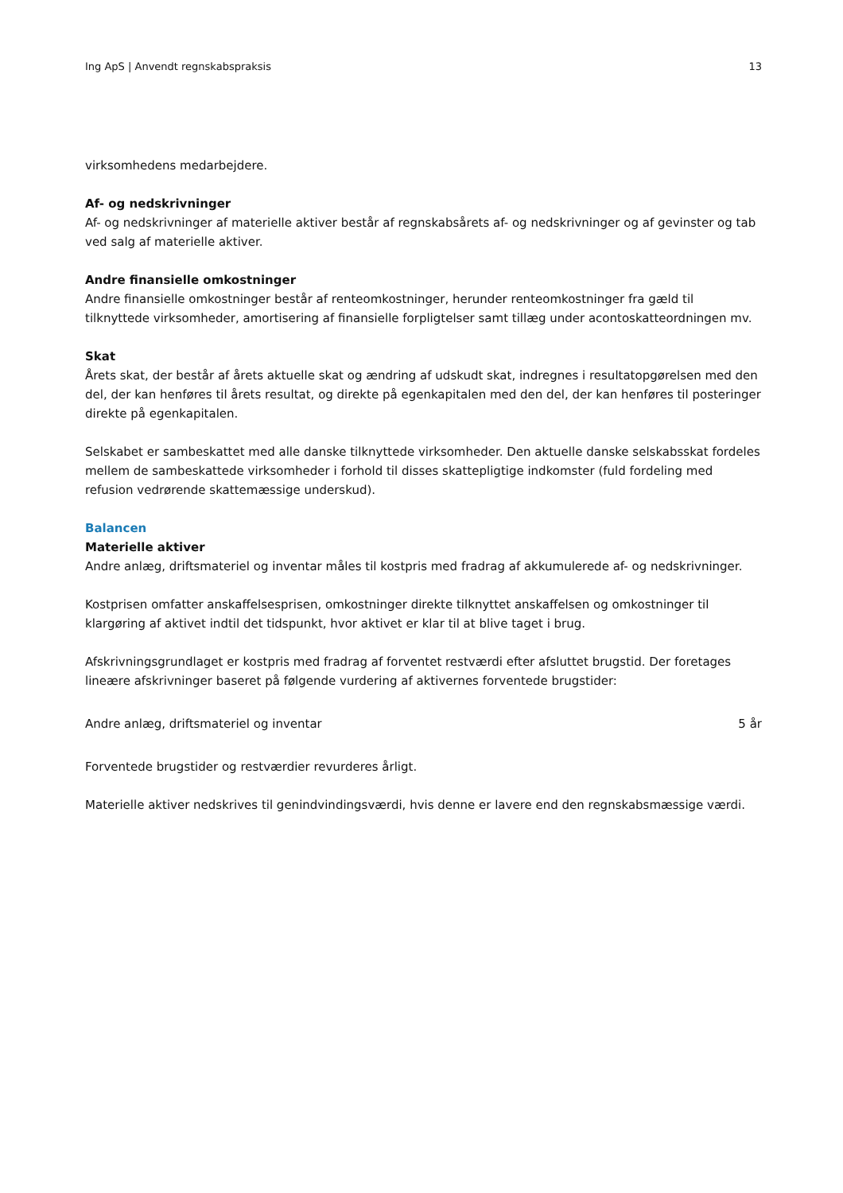Ing ApS | Anvendt regnskabspraksis 13
virksomhedens medarbejdere.
Af- og nedskrivninger
Af- og nedskrivninger af materielle aktiver består af regnskabsårets af- og nedskrivninger og af gevinster og tab ved salg af materielle aktiver.
Andre finansielle omkostninger
Andre finansielle omkostninger består af renteomkostninger, herunder renteomkostninger fra gæld til tilknyttede virksomheder, amortisering af finansielle forpligtelser samt tillæg under acontoskatteordningen mv.
Skat
Årets skat, der består af årets aktuelle skat og ændring af udskudt skat, indregnes i resultatopgørelsen med den del, der kan henføres til årets resultat, og direkte på egenkapitalen med den del, der kan henføres til posteringer direkte på egenkapitalen.
Selskabet er sambeskattet med alle danske tilknyttede virksomheder. Den aktuelle danske selskabsskat fordeles mellem de sambeskattede virksomheder i forhold til disses skattepligtige indkomster (fuld fordeling med refusion vedrørende skattemæssige underskud).
Balancen
Materielle aktiver
Andre anlæg, driftsmateriel og inventar måles til kostpris med fradrag af akkumulerede af- og nedskrivninger.
Kostprisen omfatter anskaffelsesprisen, omkostninger direkte tilknyttet anskaffelsen og omkostninger til klargøring af aktivet indtil det tidspunkt, hvor aktivet er klar til at blive taget i brug.
Afskrivningsgrundlaget er kostpris med fradrag af forventet restværdi efter afsluttet brugstid. Der foretages lineære afskrivninger baseret på følgende vurdering af aktivernes forventede brugstider:
| Andre anlæg, driftsmateriel og inventar | 5 år |
Forventede brugstider og restværdier revurderes årligt.
Materielle aktiver nedskrives til genindvindingsværdi, hvis denne er lavere end den regnskabsmæssige værdi.